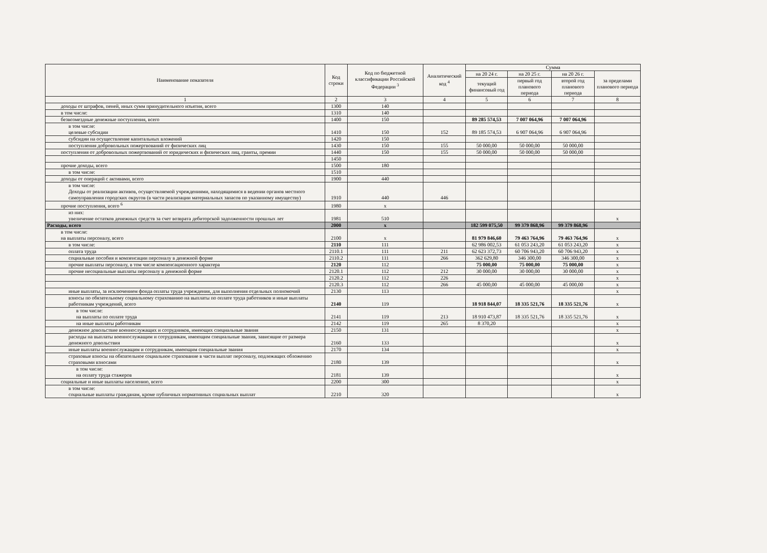| Наименование показателя | Код строки | Код по бюджетной классификации Российской Федерации <sup>3</sup> | Аналитический код <sup>4</sup> | Сумма | | | |
| --- | --- | --- | --- | --- | --- | --- | --- |
| | | | | на 20 24 г. | на 20 25 г. | на 20 26 г. | за пределами планового периода |
| | | | | текущий финансовый год | первый год планового периода | второй год планового периода | |
| 1 | 2 | 3 | 4 | 5 | 6 | 7 | 8 |
| доходы от штрафов, пеней, иных сумм принудительного изъятия, всего | 1300 | 140 | | | | | |
| в том числе: | 1310 | 140 | | | | | |
| безвозмездные денежные поступления, всего | 1400 | 150 | | 89 285 574,53 | 7 007 064,96 | 7 007 064,96 | |
| в том числе: целевые субсидии | 1410 | 150 | 152 | 89 185 574,53 | 6 907 064,96 | 6 907 064,96 | |
| субсидии на осуществление капитальных вложений | 1420 | 150 | | | | | |
| поступления добровольных пожертвований от физических лиц | 1430 | 150 | 155 | 50 000,00 | 50 000,00 | 50 000,00 | |
| поступления от добровольных пожертвований от юридических и физических лиц, гранты, премии | 1440 | 150 | 155 | 50 000,00 | 50 000,00 | 50 000,00 | |
| | 1450 | | | | | | |
| прочие доходы, всего | 1500 | 180 | | | | | |
| в том числе: | 1510 | | | | | | |
| доходы от операций с активами, всего | 1900 | 440 | | | | | |
| в том числе: Доходы от реализации активов, осуществляемой учреждениями, находящимися в ведении органов местного самоуправления городских округов (в части реализации материальных запасов по указанному имуществу) | 1910 | 440 | 446 | | | | |
| прочие поступления, всего <sup>6</sup> | 1980 | x | | | | | |
| из них: увеличение остатков денежных средств за счет возврата дебиторской задолженности прошлых лет | 1981 | 510 | | | | | x |
| Расходы, всего | 2000 | x | | 182 599 075,50 | 99 379 868,96 | 99 379 868,96 | |
| в том числе: на выплаты персоналу, всего | 2100 | x | | 81 979 846,60 | 79 463 764,96 | 79 463 764,96 | x |
| в том числе: | 2110 | 111 | | 62 986 002,53 | 61 053 243,20 | 61 053 243,20 | x |
| оплата труда | 2110.1 | 111 | 211 | 62 623 372,73 | 60 706 943,20 | 60 706 943,20 | x |
| социальные пособия и компенсации персоналу в денежной форме | 2110.2 | 111 | 266 | 362 629,80 | 346 300,00 | 346 300,00 | x |
| прочие выплаты персоналу, в том числе компенсационного характера | 2120 | 112 | | 75 000,00 | 75 000,00 | 75 000,00 | x |
| прочие несоциальные выплаты персоналу в денежной форме | 2120.1 | 112 | 212 | 30 000,00 | 30 000,00 | 30 000,00 | x |
| | 2120.2 | 112 | 226 | | | | x |
| | 2120.3 | 112 | 266 | 45 000,00 | 45 000,00 | 45 000,00 | x |
| иные выплаты, за исключением фонда оплаты труда учреждения, для выполнения отдельных полномочий | 2130 | 113 | | | | | x |
| взносы по обязательному социальному страхованию на выплаты по оплате труда работников и иные выплаты работникам учреждений, всего | 2140 | 119 | | 18 918 844,07 | 18 335 521,76 | 18 335 521,76 | x |
| в том числе: на выплаты по оплате труда | 2141 | 119 | 213 | 18 910 473,87 | 18 335 521,76 | 18 335 521,76 | x |
| на иные выплаты работникам | 2142 | 119 | 265 | 8 370,20 | | | x |
| денежное довольствие военнослужащих и сотрудников, имеющих специальные звания | 2150 | 131 | | | | | x |
| расходы на выплаты военнослужащим и сотрудникам, имеющим специальные звания, зависящие от размера денежного довольствия | 2160 | 133 | | | | | x |
| иные выплаты военнослужащим и сотрудникам, имеющим специальные звания | 2170 | 134 | | | | | x |
| страховые взносы на обязательное социальное страхование в части выплат персоналу, подлежащих обложению страховыми взносами | 2180 | 139 | | | | | x |
| в том числе: на оплату труда стажеров | 2181 | 139 | | | | | x |
| социальные и иные выплаты населению, всего | 2200 | 300 | | | | | x |
| в том числе: социальные выплаты гражданам, кроме публичных нормативных социальных выплат | 2210 | 320 | | | | | x |